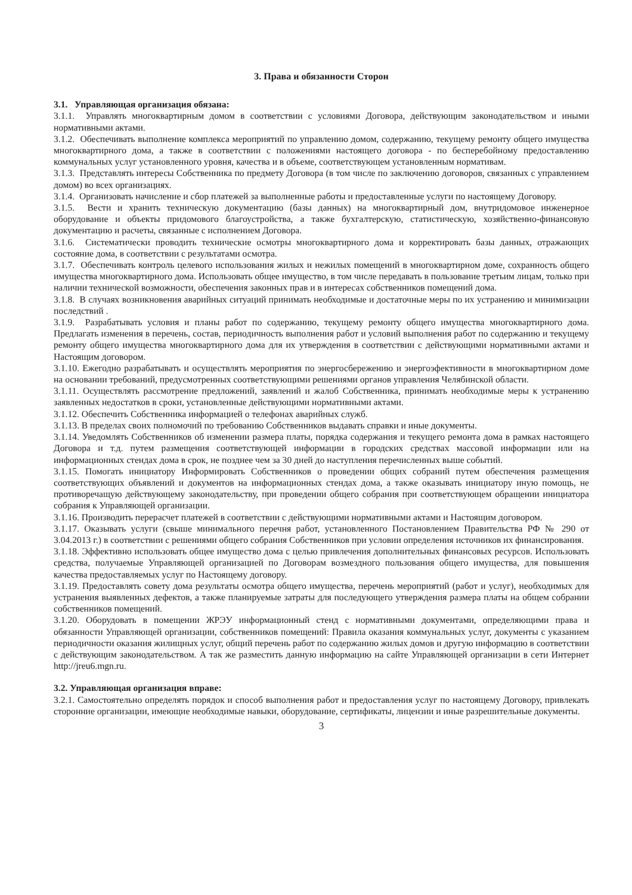3. Права и обязанности Сторон
3.1. Управляющая организация обязана:
3.1.1. Управлять многоквартирным домом в соответствии с условиями Договора, действующим законодательством и иными нормативными актами.
3.1.2. Обеспечивать выполнение комплекса мероприятий по управлению домом, содержанию, текущему ремонту общего имущества многоквартирного дома, а также в соответствии с положениями настоящего договора - по бесперебойному предоставлению коммунальных услуг установленного уровня, качества и в объеме, соответствующем установленным нормативам.
3.1.3. Представлять интересы Собственника по предмету Договора (в том числе по заключению договоров, связанных с управлением домом) во всех организациях.
3.1.4. Организовать начисление и сбор платежей за выполненные работы и предоставленные услуги по настоящему Договору.
3.1.5. Вести и хранить техническую документацию (базы данных) на многоквартирный дом, внутридомовое инженерное оборудование и объекты придомового благоустройства, а также бухгалтерскую, статистическую, хозяйственно-финансовую документацию и расчеты, связанные с исполнением Договора.
3.1.6. Систематически проводить технические осмотры многоквартирного дома и корректировать базы данных, отражающих состояние дома, в соответствии с результатами осмотра.
3.1.7. Обеспечивать контроль целевого использования жилых и нежилых помещений в многоквартирном доме, сохранность общего имущества многоквартирного дома. Использовать общее имущество, в том числе передавать в пользование третьим лицам, только при наличии технической возможности, обеспечения законных прав и в интересах собственников помещений дома.
3.1.8. В случаях возникновения аварийных ситуаций принимать необходимые и достаточные меры по их устранению и минимизации последствий .
3.1.9. Разрабатывать условия и планы работ по содержанию, текущему ремонту общего имущества многоквартирного дома. Предлагать изменения в перечень, состав, периодичность выполнения работ и условий выполнения работ по содержанию и текущему ремонту общего имущества многоквартирного дома для их утверждения в соответствии с действующими нормативными актами и Настоящим договором.
3.1.10. Ежегодно разрабатывать и осуществлять мероприятия по энергосбережению и энергоэфективности в многоквартирном доме на основании требований, предусмотренных соответствующими решениями органов управления Челябинской области.
3.1.11. Осуществлять рассмотрение предложений, заявлений и жалоб Собственника, принимать необходимые меры к устранению заявленных недостатков в сроки, установленные действующими нормативными актами.
3.1.12. Обеспечить Собственника информацией о телефонах аварийных служб.
3.1.13. В пределах своих полномочий по требованию Собственников выдавать справки и иные документы.
3.1.14. Уведомлять Собственников об изменении размера платы, порядка содержания и текущего ремонта дома в рамках настоящего Договора и т.д. путем размещения соответствующей информации в городских средствах массовой информации или на информационных стендах дома в срок, не позднее чем за 30 дней до наступления перечисленных выше событий.
3.1.15. Помогать инициатору Информировать Собственников о проведении общих собраний путем обеспечения размещения соответствующих объявлений и документов на информационных стендах дома, а также оказывать инициатору иную помощь, не противоречащую действующему законодательству, при проведении общего собрания при соответствующем обращении инициатора собрания к Управляющей организации.
3.1.16. Производить перерасчет платежей в соответствии с действующими нормативными актами и Настоящим договором.
3.1.17. Оказывать услуги (свыше минимального перечня работ, установленного Постановлением Правительства РФ № 290 от 3.04.2013 г.) в соответствии с решениями общего собрания Собственников при условии определения источников их финансирования.
3.1.18. Эффективно использовать общее имущество дома с целью привлечения дополнительных финансовых ресурсов. Использовать средства, получаемые Управляющей организацией по Договорам возмездного пользования общего имущества, для повышения качества предоставляемых услуг по Настоящему договору.
3.1.19. Предоставлять совету дома результаты осмотра общего имущества, перечень мероприятий (работ и услуг), необходимых для устранения выявленных дефектов, а также планируемые затраты для последующего утверждения размера платы на общем собрании собственников помещений.
3.1.20. Оборудовать в помещении ЖРЭУ информационный стенд с нормативными документами, определяющими права и обязанности Управляющей организации, собственников помещений: Правила оказания коммунальных услуг, документы с указанием периодичности оказания жилищных услуг, общий перечень работ по содержанию жилых домов и другую информацию в соответствии с действующим законодательством. А так же разместить данную информацию на сайте Управляющей организации в сети Интернет http://jreu6.mgn.ru.
3.2. Управляющая организация вправе:
3.2.1. Самостоятельно определять порядок и способ выполнения работ и предоставления услуг по настоящему Договору, привлекать сторонние организации, имеющие необходимые навыки, оборудование, сертификаты, лицензии и иные разрешительные документы.
3